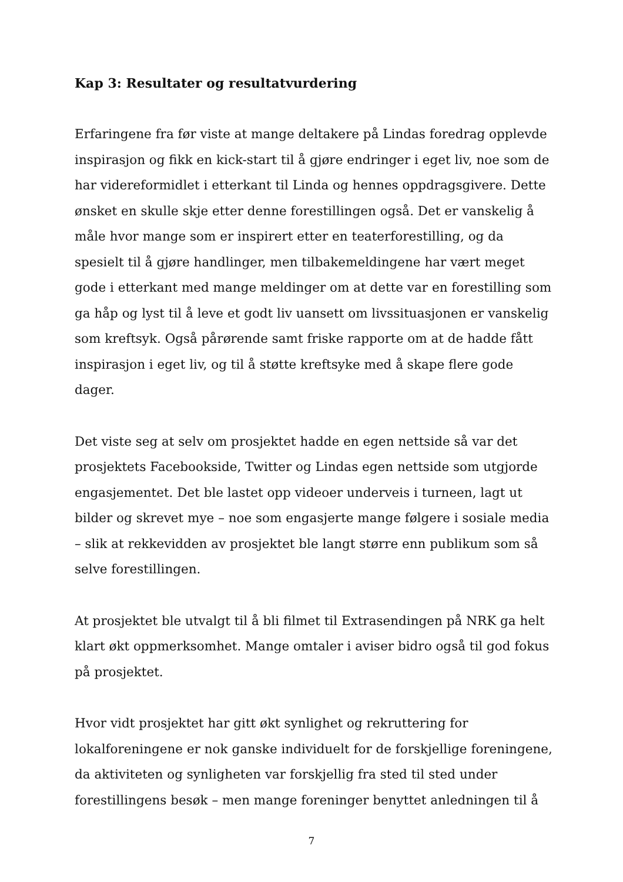Kap 3: Resultater og resultatvurdering
Erfaringene fra før viste at mange deltakere på Lindas foredrag opplevde inspirasjon og fikk en kick-start til å gjøre endringer i eget liv, noe som de har videreformidlet i etterkant til Linda og hennes oppdragsgivere. Dette ønsket en skulle skje etter denne forestillingen også. Det er vanskelig å måle hvor mange som er inspirert etter en teaterforestilling, og da spesielt til å gjøre handlinger, men tilbakemeldingene har vært meget gode i etterkant med mange meldinger om at dette var en forestilling som ga håp og lyst til å leve et godt liv uansett om livssituasjonen er vanskelig som kreftsyk. Også pårørende samt friske rapporte om at de hadde fått inspirasjon i eget liv, og til å støtte kreftsyke med å skape flere gode dager.
Det viste seg at selv om prosjektet hadde en egen nettside så var det prosjektets Facebookside, Twitter og Lindas egen nettside som utgjorde engasjementet. Det ble lastet opp videoer underveis i turneen, lagt ut bilder og skrevet mye – noe som engasjerte mange følgere i sosiale media – slik at rekkevidden av prosjektet ble langt større enn publikum som så selve forestillingen.
At prosjektet ble utvalgt til å bli filmet til Extrasendingen på NRK ga helt klart økt oppmerksomhet. Mange omtaler i aviser bidro også til god fokus på prosjektet.
Hvor vidt prosjektet har gitt økt synlighet og rekruttering for lokalforeningene er nok ganske individuelt for de forskjellige foreningene, da aktiviteten og synligheten var forskjellig fra sted til sted under forestillingens besøk – men mange foreninger benyttet anledningen til å
7